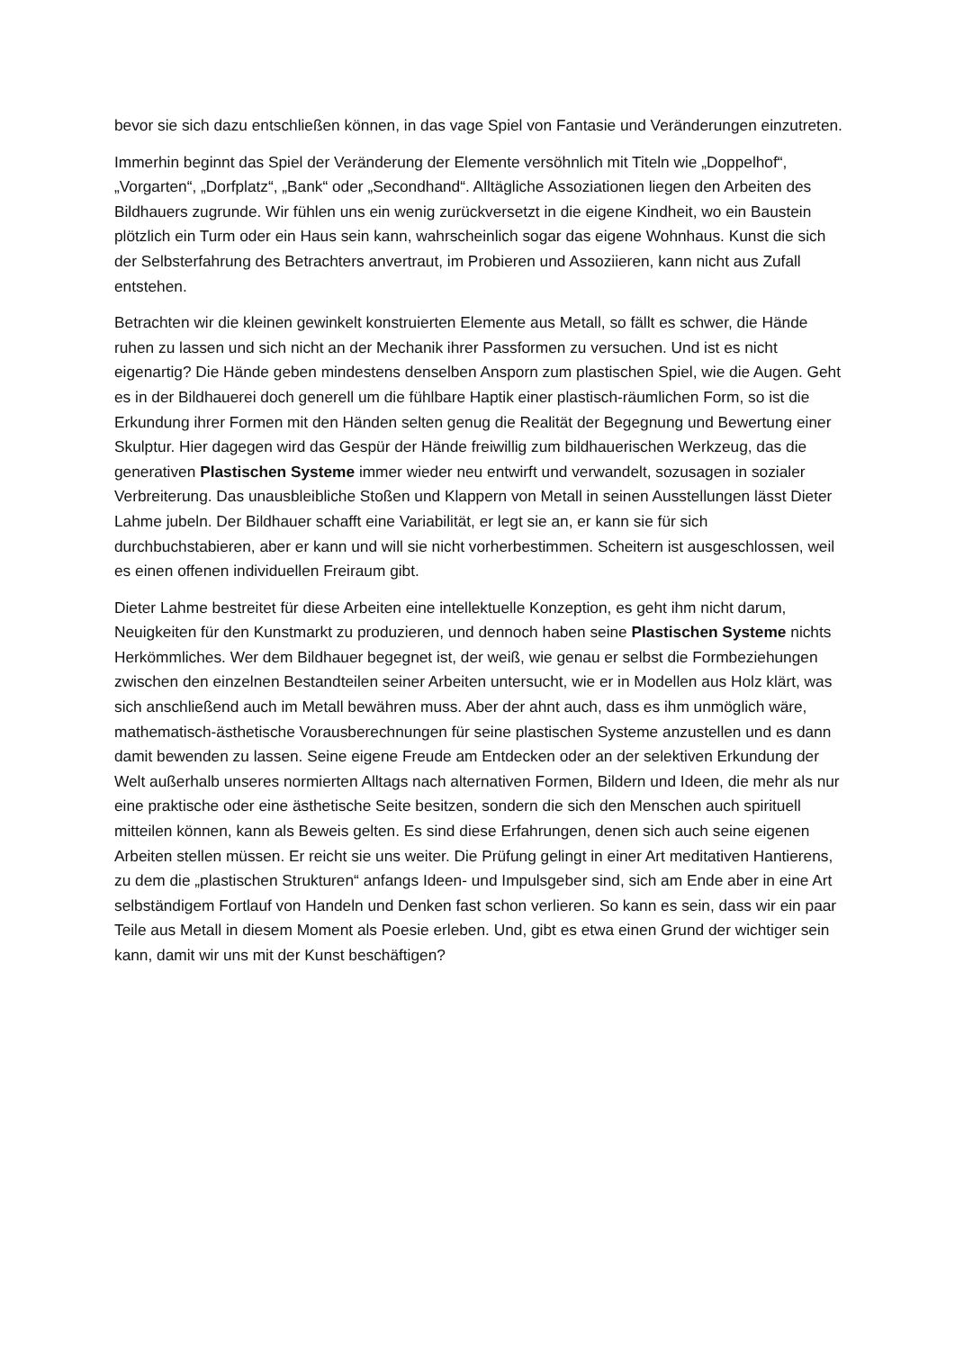bevor sie sich dazu entschließen können, in das vage Spiel von Fantasie und Veränderungen einzutreten.
Immerhin beginnt das Spiel der Veränderung der Elemente versöhnlich mit Titeln wie „Doppelhof“, „Vorgarten“, „Dorfplatz“, „Bank“ oder „Secondhand“. Alltägliche Assoziationen liegen den Arbeiten des Bildhauers zugrunde. Wir fühlen uns ein wenig zurückversetzt in die eigene Kindheit, wo ein Baustein plötzlich ein Turm oder ein Haus sein kann, wahrscheinlich sogar das eigene Wohnhaus. Kunst die sich der Selbsterfahrung des Betrachters anvertraut, im Probieren und Assoziieren, kann nicht aus Zufall entstehen.
Betrachten wir die kleinen gewinkelt konstruierten Elemente aus Metall, so fällt es schwer, die Hände ruhen zu lassen und sich nicht an der Mechanik ihrer Passformen zu versuchen. Und ist es nicht eigenartig? Die Hände geben mindestens denselben Ansporn zum plastischen Spiel, wie die Augen. Geht es in der Bildhauerei doch generell um die fühlbare Haptik einer plastisch-räumlichen Form, so ist die Erkundung ihrer Formen mit den Händen selten genug die Realität der Begegnung und Bewertung einer Skulptur. Hier dagegen wird das Gespür der Hände freiwillig zum bildhauerischen Werkzeug, das die generativen Plastischen Systeme immer wieder neu entwirft und verwandelt, sozusagen in sozialer Verbreiterung. Das unausbleibliche Stoßen und Klappern von Metall in seinen Ausstellungen lässt Dieter Lahme jubeln. Der Bildhauer schafft eine Variabilität, er legt sie an, er kann sie für sich durchbuchstabieren, aber er kann und will sie nicht vorherbestimmen. Scheitern ist ausgeschlossen, weil es einen offenen individuellen Freiraum gibt.
Dieter Lahme bestreitet für diese Arbeiten eine intellektuelle Konzeption, es geht ihm nicht darum, Neuigkeiten für den Kunstmarkt zu produzieren, und dennoch haben seine Plastischen Systeme nichts Herkömmliches. Wer dem Bildhauer begegnet ist, der weiß, wie genau er selbst die Formbeziehungen zwischen den einzelnen Bestandteilen seiner Arbeiten untersucht, wie er in Modellen aus Holz klärt, was sich anschließend auch im Metall bewähren muss. Aber der ahnt auch, dass es ihm unmöglich wäre, mathematisch-ästhetische Vorausberechnungen für seine plastischen Systeme anzustellen und es dann damit bewenden zu lassen. Seine eigene Freude am Entdecken oder an der selektiven Erkundung der Welt außerhalb unseres normierten Alltags nach alternativen Formen, Bildern und Ideen, die mehr als nur eine praktische oder eine ästhetische Seite besitzen, sondern die sich den Menschen auch spirituell mitteilen können, kann als Beweis gelten. Es sind diese Erfahrungen, denen sich auch seine eigenen Arbeiten stellen müssen. Er reicht sie uns weiter. Die Prüfung gelingt in einer Art meditativen Hantierens, zu dem die „plastischen Strukturen“ anfangs Ideen- und Impulsgeber sind, sich am Ende aber in eine Art selbständigem Fortlauf von Handeln und Denken fast schon verlieren. So kann es sein, dass wir ein paar Teile aus Metall in diesem Moment als Poesie erleben. Und, gibt es etwa einen Grund der wichtiger sein kann, damit wir uns mit der Kunst beschäftigen?